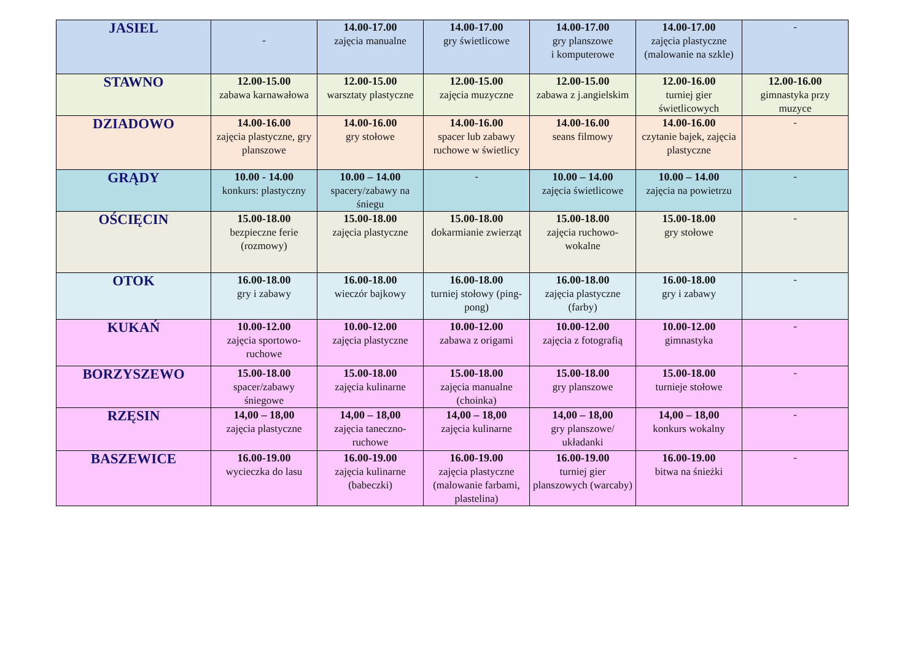| JASIEL | - | 14.00-17.00 zajęcia manualne | 14.00-17.00 gry świetlicowe | 14.00-17.00 gry planszowe i komputerowe | 14.00-17.00 zajęcia plastyczne (malowanie na szkle) | - |
| STAWNO | 12.00-15.00 zabawa karnawałowa | 12.00-15.00 warsztaty plastyczne | 12.00-15.00 zajęcia muzyczne | 12.00-15.00 zabawa z j.angielskim | 12.00-16.00 turniej gier świetlicowych | 12.00-16.00 gimnastyka przy muzyce |
| DZIADOWO | 14.00-16.00 zajęcia plastyczne, gry planszowe | 14.00-16.00 gry stołowe | 14.00-16.00 spacer lub zabawy ruchowe w świetlicy | 14.00-16.00 seans filmowy | 14.00-16.00 czytanie bajek, zajęcia plastyczne | - |
| GRĄDY | 10.00 - 14.00 konkurs: plastyczny | 10.00 – 14.00 spacery/zabawy na śniegu | - | 10.00 – 14.00 zajęcia świetlicowe | 10.00 – 14.00 zajęcia na powietrzu | - |
| OŚCIĘCIN | 15.00-18.00 bezpieczne ferie (rozmowy) | 15.00-18.00 zajęcia plastyczne | 15.00-18.00 dokarmianie zwierząt | 15.00-18.00 zajęcia ruchowo-wokalne | 15.00-18.00 gry stołowe | - |
| OTOK | 16.00-18.00 gry i zabawy | 16.00-18.00 wieczór bajkowy | 16.00-18.00 turniej stołowy (ping-pong) | 16.00-18.00 zajęcia plastyczne (farby) | 16.00-18.00 gry i zabawy | - |
| KUKAŃ | 10.00-12.00 zajęcia sportowo-ruchowe | 10.00-12.00 zajęcia plastyczne | 10.00-12.00 zabawa z origami | 10.00-12.00 zajęcia z fotografią | 10.00-12.00 gimnastyka | - |
| BORZYSZEWO | 15.00-18.00 spacer/zabawy śniegowe | 15.00-18.00 zajęcia kulinarne | 15.00-18.00 zajęcia manualne (choinka) | 15.00-18.00 gry planszowe | 15.00-18.00 turnieje stołowe | - |
| RZĘSIN | 14,00 – 18,00 zajęcia plastyczne | 14,00 – 18,00 zajęcia taneczno-ruchowe | 14,00 – 18,00 zajęcia kulinarne | 14,00 – 18,00 gry planszowe/ układanki | 14,00 – 18,00 konkurs wokalny | - |
| BASZEWICE | 16.00-19.00 wycieczka do lasu | 16.00-19.00 zajęcia kulinarne (babeczki) | 16.00-19.00 zajęcia plastyczne (malowanie farbami, plastelina) | 16.00-19.00 turniej gier planszowych (warcaby) | 16.00-19.00 bitwa na śnieżki | - |